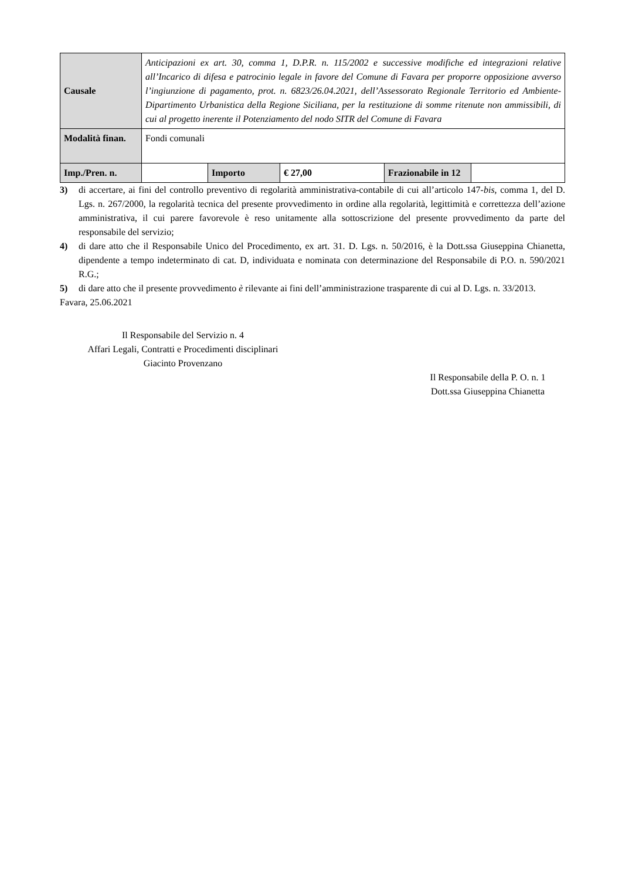| Causale | Anticipazioni ex art. 30, comma 1, D.P.R. n. 115/2002 e successive modifiche ed integrazioni relative all’Incarico di difesa e patrocinio legale in favore del Comune di Favara per proporre opposizione avverso l’ingiunzione di pagamento, prot. n. 6823/26.04.2021, dell’Assessorato Regionale Territorio ed Ambiente-Dipartimento Urbanistica della Regione Siciliana, per la restituzione di somme ritenute non ammissibili, di cui al progetto inerente il Potenziamento del nodo SITR del Comune di Favara | | | | |
| Modalità finan. | Fondi comunali | | | | |
| Imp./Pren. n. | | Importo | € 27,00 | Frazionabile in 12 | |
3) di accertare, ai fini del controllo preventivo di regolarità amministrativa-contabile di cui all’articolo 147-bis, comma 1, del D. Lgs. n. 267/2000, la regolarità tecnica del presente provvedimento in ordine alla regolarità, legittimità e correttezza dell’azione amministrativa, il cui parere favorevole è reso unitamente alla sottoscrizione del presente provvedimento da parte del responsabile del servizio;
4) di dare atto che il Responsabile Unico del Procedimento, ex art. 31. D. Lgs. n. 50/2016, è la Dott.ssa Giuseppina Chianetta, dipendente a tempo indeterminato di cat. D, individuata e nominata con determinazione del Responsabile di P.O. n. 590/2021 R.G.;
5) di dare atto che il presente provvedimento è rilevante ai fini dell’amministrazione trasparente di cui al D. Lgs. n. 33/2013.
Favara, 25.06.2021
Il Responsabile del Servizio n. 4
Affari Legali, Contratti e Procedimenti disciplinari
Giacinto Provenzano
Il Responsabile della P. O. n. 1
Dott.ssa Giuseppina Chianetta